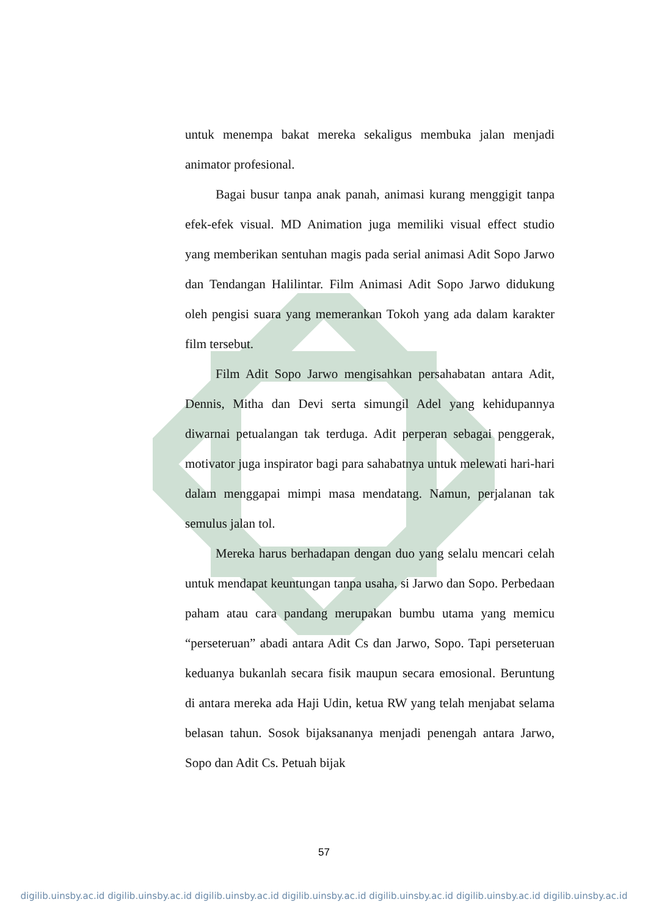untuk menempa bakat mereka sekaligus membuka jalan menjadi animator profesional.
Bagai busur tanpa anak panah, animasi kurang menggigit tanpa efek-efek visual. MD Animation juga memiliki visual effect studio yang memberikan sentuhan magis pada serial animasi Adit Sopo Jarwo dan Tendangan Halilintar. Film Animasi Adit Sopo Jarwo didukung oleh pengisi suara yang memerankan Tokoh yang ada dalam karakter film tersebut.
Film Adit Sopo Jarwo mengisahkan persahabatan antara Adit, Dennis, Mitha dan Devi serta simungil Adel yang kehidupannya diwarnai petualangan tak terduga. Adit perperan sebagai penggerak, motivator juga inspirator bagi para sahabatnya untuk melewati hari-hari dalam menggapai mimpi masa mendatang. Namun, perjalanan tak semulus jalan tol.
Mereka harus berhadapan dengan duo yang selalu mencari celah untuk mendapat keuntungan tanpa usaha, si Jarwo dan Sopo. Perbedaan paham atau cara pandang merupakan bumbu utama yang memicu “perseteruan” abadi antara Adit Cs dan Jarwo, Sopo. Tapi perseteruan keduanya bukanlah secara fisik maupun secara emosional. Beruntung di antara mereka ada Haji Udin, ketua RW yang telah menjabat selama belasan tahun. Sosok bijaksananya menjadi penengah antara Jarwo, Sopo dan Adit Cs. Petuah bijak
57
digilib.uinsby.ac.id digilib.uinsby.ac.id digilib.uinsby.ac.id digilib.uinsby.ac.id digilib.uinsby.ac.id digilib.uinsby.ac.id digilib.uinsby.ac.id